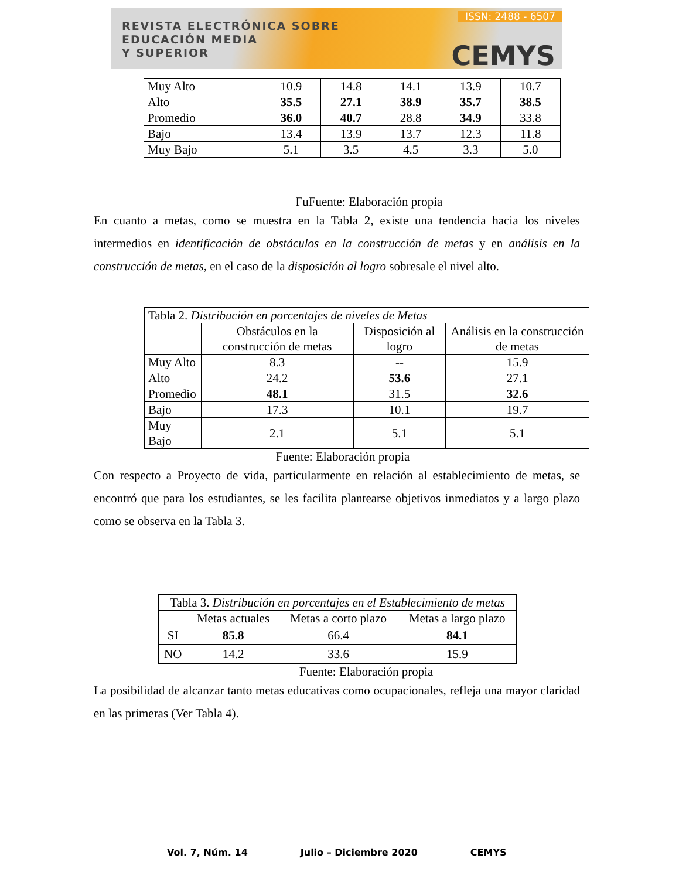REVISTA ELECTRÓNICA SOBRE
EDUCACIÓN MEDIA
Y SUPERIOR
ISSN: 2488 - 6507
CEMYS
| Muy Alto | 10.9 | 14.8 | 14.1 | 13.9 | 10.7 |
| Alto | 35.5 | 27.1 | 38.9 | 35.7 | 38.5 |
| Promedio | 36.0 | 40.7 | 28.8 | 34.9 | 33.8 |
| Bajo | 13.4 | 13.9 | 13.7 | 12.3 | 11.8 |
| Muy Bajo | 5.1 | 3.5 | 4.5 | 3.3 | 5.0 |
FuFuente: Elaboración propia
En cuanto a metas, como se muestra en la Tabla 2, existe una tendencia hacia los niveles intermedios en identificación de obstáculos en la construcción de metas y en análisis en la construcción de metas, en el caso de la disposición al logro sobresale el nivel alto.
| Tabla 2. Distribución en porcentajes de niveles de Metas | | | |
| | Obstáculos en la construcción de metas | Disposición al logro | Análisis en la construcción de metas |
| Muy Alto | 8.3 | -- | 15.9 |
| Alto | 24.2 | 53.6 | 27.1 |
| Promedio | 48.1 | 31.5 | 32.6 |
| Bajo | 17.3 | 10.1 | 19.7 |
| Muy Bajo | 2.1 | 5.1 | 5.1 |
Fuente: Elaboración propia
Con respecto a Proyecto de vida, particularmente en relación al establecimiento de metas, se encontró que para los estudiantes, se les facilita plantearse objetivos inmediatos y a largo plazo como se observa en la Tabla 3.
| Tabla 3. Distribución en porcentajes en el Establecimiento de metas | | | |
| | Metas actuales | Metas a corto plazo | Metas a largo plazo |
| SI | 85.8 | 66.4 | 84.1 |
| NO | 14.2 | 33.6 | 15.9 |
Fuente: Elaboración propia
La posibilidad de alcanzar tanto metas educativas como ocupacionales, refleja una mayor claridad en las primeras (Ver Tabla 4).
Vol. 7, Núm. 14 Julio – Diciembre 2020 CEMYS